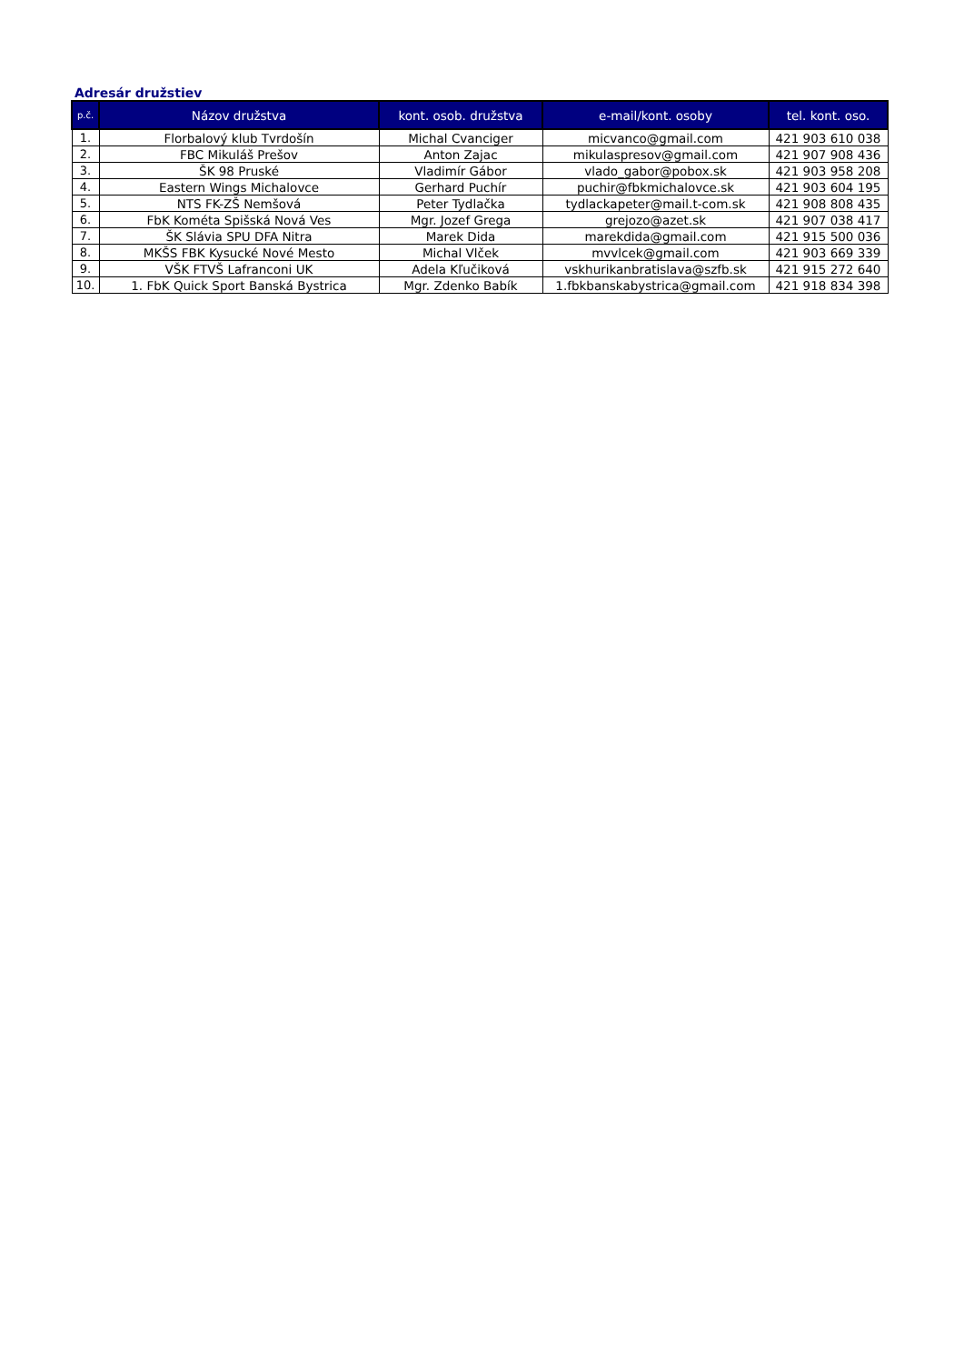Adresár družstiev
| p.č. | Názov družstva | kont. osob. družstva | e-mail/kont. osoby | tel. kont. oso. |
| --- | --- | --- | --- | --- |
| 1. | Florbalový klub Tvrdošín | Michal Cvanciger | micvanco@gmail.com | 421 903 610 038 |
| 2. | FBC Mikuláš Prešov | Anton Zajac | mikulaspresov@gmail.com | 421 907 908 436 |
| 3. | ŠK 98 Pruské | Vladimír Gábor | vlado_gabor@pobox.sk | 421 903 958 208 |
| 4. | Eastern Wings Michalovce | Gerhard Puchír | puchir@fbkmichalovce.sk | 421 903 604 195 |
| 5. | NTS FK-ZŠ Nemšová | Peter Tydlačka | tydlackapeter@mail.t-com.sk | 421 908 808 435 |
| 6. | FbK Kométa Spišská Nová Ves | Mgr. Jozef Grega | grejozo@azet.sk | 421 907 038 417 |
| 7. | ŠK Slávia SPU DFA Nitra | Marek Dida | marekdida@gmail.com | 421 915 500 036 |
| 8. | MKŠS FBK Kysucké Nové Mesto | Michal Vlček | mvvlcek@gmail.com | 421 903 669 339 |
| 9. | VŠK FTVŠ Lafranconi UK | Adela Kľučiková | vskhurikanbratislava@szfb.sk | 421 915 272 640 |
| 10. | 1. FbK Quick Sport Banská Bystrica | Mgr. Zdenko Babík | 1.fbkbanskabystrica@gmail.com | 421 918 834 398 |